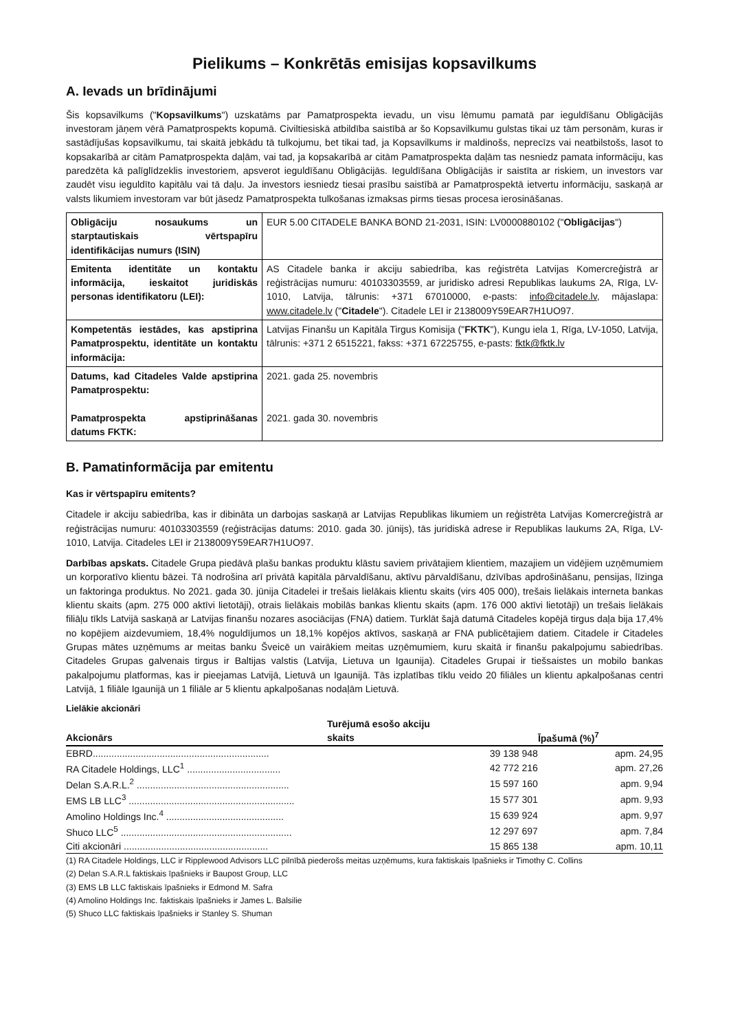Pielikums – Konkrētās emisijas kopsavilkums
A. Ievads un brīdinājumi
Šis kopsavilkums ("Kopsavilkums") uzskatāms par Pamatprospekta ievadu, un visu lēmumu pamatā par ieguldīšanu Obligācijās investoram jāņem vērā Pamatprospekts kopumā. Civiltiesiskā atbildība saistībā ar šo Kopsavilkumu gulstas tikai uz tām personām, kuras ir sastādījušas kopsavilkumu, tai skaitā jebkādu tā tulkojumu, bet tikai tad, ja Kopsavilkums ir maldinošs, neprecīzs vai neatbilstošs, lasot to kopsakarībā ar citām Pamatprospekta daļām, vai tad, ja kopsakarībā ar citām Pamatprospekta daļām tas nesniedz pamata informāciju, kas paredzēta kā palīglīdzeklis investoriem, apsverot ieguldīšanu Obligācijās. Ieguldīšana Obligācijās ir saistīta ar riskiem, un investors var zaudēt visu ieguldīto kapitālu vai tā daļu. Ja investors iesniedz tiesai prasību saistībā ar Pamatprospektā ietvertu informāciju, saskaņā ar valsts likumiem investoram var būt jāsedz Pamatprospekta tulkošanas izmaksas pirms tiesas procesa ierosināšanas.
| Obligāciju nosaukums un starptautiskais vērtspapīru identifikācijas numurs (ISIN) | EUR 5.00 CITADELE BANKA BOND 21-2031, ISIN: LV0000880102 (" Obligācijas ") |
| Emitenta identitāte un kontaktu informācija, ieskaitot juridiskās personas identifikatoru (LEI): | AS Citadele banka ir akciju sabiedrība, kas reģistrēta Latvijas Komercreģistrā ar reģistrācijas numuru: 40103303559, ar juridisko adresi Republikas laukums 2A, Rīga, LV-1010, Latvija, tālrunis: +371 67010000, e-pasts: info@citadele.lv , mājaslapa: www.citadele.lv (" Citadele "). Citadele LEI ir 2138009Y59EAR7H1UO97. |
| Kompetentās iestādes, kas apstiprina Pamatprospektu, identitāte un kontaktu informācija: | Latvijas Finanšu un Kapitāla Tirgus Komisija (" FKTK "), Kungu iela 1, Rīga, LV-1050, Latvija, tālrunis: +371 2 6515221, fakss: +371 67225755, e-pasts: fktk@fktk.lv |
| Datums, kad Citadeles Valde apstiprina Pamatprospektu: Pamatprospekta apstiprināšanas datums FKTK: | 2021. gada 25. novembris 2021. gada 30. novembris |
B. Pamatinformācija par emitentu
Kas ir vērtspapīru emitents?
Citadele ir akciju sabiedrība, kas ir dibināta un darbojas saskaņā ar Latvijas Republikas likumiem un reģistrēta Latvijas Komercreģistrā ar reģistrācijas numuru: 40103303559 (reģistrācijas datums: 2010. gada 30. jūnijs), tās juridiskā adrese ir Republikas laukums 2A, Rīga, LV-1010, Latvija. Citadeles LEI ir 2138009Y59EAR7H1UO97.
Darbības apskats. Citadele Grupa piedāvā plašu bankas produktu klāstu saviem privātajiem klientiem, mazajiem un vidējiem uzņēmumiem un korporatīvo klientu bāzei. Tā nodrošina arī privātā kapitāla pārvaldīšanu, aktīvu pārvaldīšanu, dzīvības apdrošināšanu, pensijas, līzinga un faktoringa produktus. No 2021. gada 30. jūnija Citadelei ir trešais lielākais klientu skaits (virs 405 000), trešais lielākais interneta bankas klientu skaits (apm. 275 000 aktīvi lietotāji), otrais lielākais mobilās bankas klientu skaits (apm. 176 000 aktīvi lietotāji) un trešais lielākais filiāļu tīkls Latvijā saskaņā ar Latvijas finanšu nozares asociācijas (FNA) datiem. Turklāt šajā datumā Citadeles kopējā tirgus daļa bija 17,4% no kopējiem aizdevumiem, 18,4% noguldījumos un 18,1% kopējos aktīvos, saskaņā ar FNA publicētajiem datiem. Citadele ir Citadeles Grupas mātes uzņēmums ar meitas banku Šveicē un vairākiem meitas uzņēmumiem, kuru skaitā ir finanšu pakalpojumu sabiedrības. Citadeles Grupas galvenais tirgus ir Baltijas valstis (Latvija, Lietuva un Igaunija). Citadeles Grupai ir tiešsaistes un mobilo bankas pakalpojumu platformas, kas ir pieejamas Latvijā, Lietuvā un Igaunijā. Tās izplatības tīklu veido 20 filiāles un klientu apkalpošanas centri Latvijā, 1 filiāle Igaunijā un 1 filiāle ar 5 klientu apkalpošanas nodaļām Lietuvā.
Lielākie akcionāri
| Akcionārs | Turējumā esošo akciju skaits | Īpašumā (%)<sup>7</sup> |
| --- | --- | --- |
| EBRD.................................................................. | 39 138 948 | apm. 24,95 |
| RA Citadele Holdings, LLC<sup>1</sup> ................................... | 42 772 216 | apm. 27,26 |
| Delan S.A.R.L.<sup>2</sup> ......................................................... | 15 597 160 | apm. 9,94 |
| EMS LB LLC<sup>3</sup> .............................................................. | 15 577 301 | apm. 9,93 |
| Amolino Holdings Inc.<sup>4</sup> ............................................ | 15 639 924 | apm. 9,97 |
| Shuco LLC<sup>5</sup> ................................................................ | 12 297 697 | apm. 7,84 |
| Citi akcionāri ...................................................... | 15 865 138 | apm. 10,11 |
(1) RA Citadele Holdings, LLC ir Ripplewood Advisors LLC pilnībā piederošs meitas uzņēmums, kura faktiskais īpašnieks ir Timothy C. Collins
(2) Delan S.A.R.L faktiskais īpašnieks ir Baupost Group, LLC
(3) EMS LB LLC faktiskais īpašnieks ir Edmond M. Safra
(4) Amolino Holdings Inc. faktiskais īpašnieks ir James L. Balsilie
(5) Shuco LLC faktiskais īpašnieks ir Stanley S. Shuman